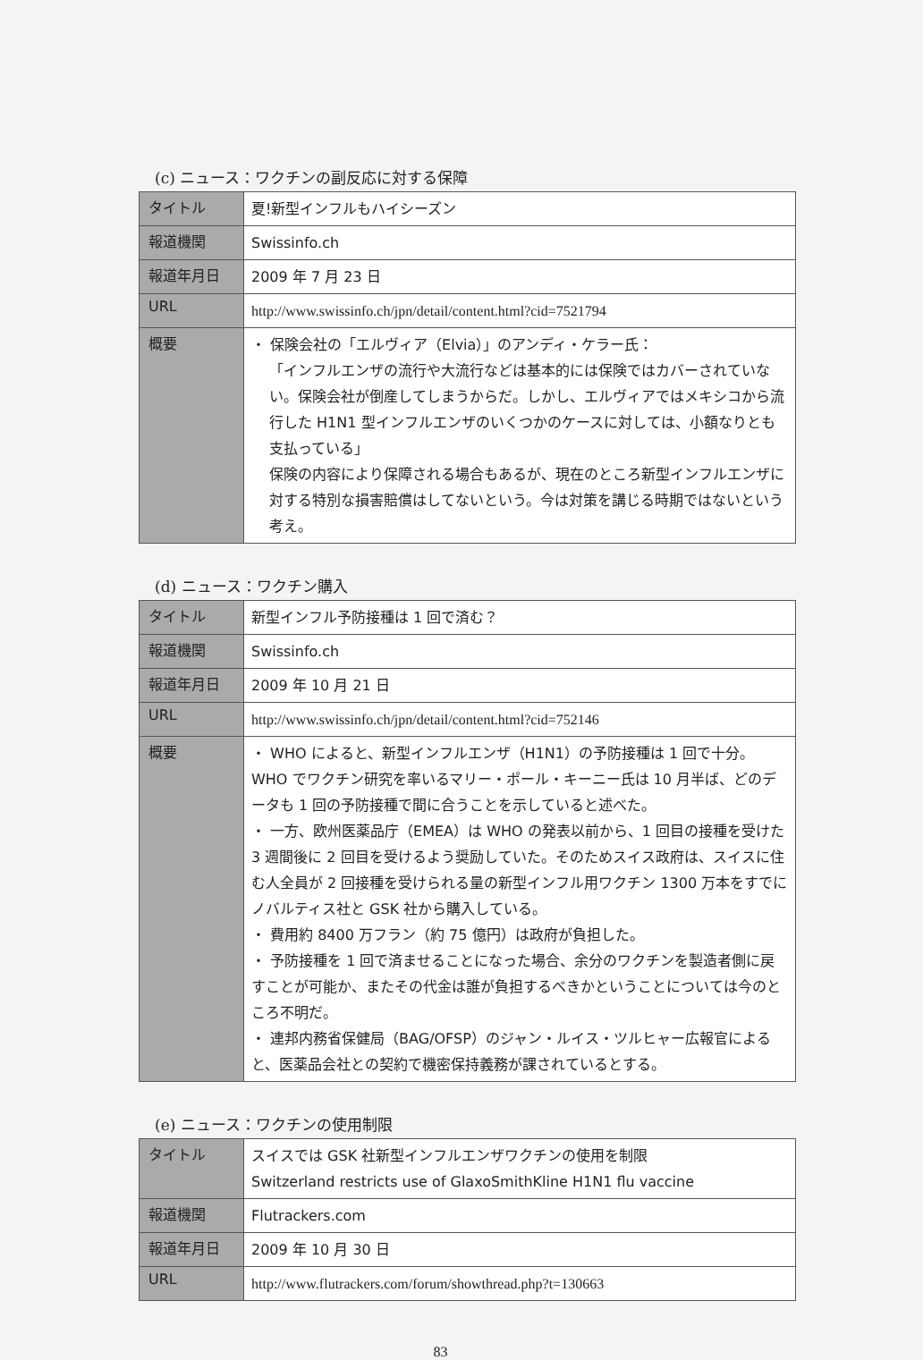(c) ニュース：ワクチンの副反応に対する保障
| タイトル | 夏!新型インフルもハイシーズン |
| 報道機関 | Swissinfo.ch |
| 報道年月日 | 2009 年 7 月 23 日 |
| URL | http://www.swissinfo.ch/jpn/detail/content.html?cid=7521794 |
| 概要 | ・ 保険会社の「エルヴィア（Elvia）」のアンディ・ケラー氏： 「インフルエンザの流行や大流行などは基本的には保険ではカバーされていない。保険会社が倒産してしまうからだ。しかし、エルヴィアではメキシコから流行した H1N1 型インフルエンザのいくつかのケースに対しては、小額なりとも支払っている」 保険の内容により保障される場合もあるが、現在のところ新型インフルエンザに対する特別な損害賠償はしてないという。今は対策を講じる時期ではないという考え。 |
(d) ニュース：ワクチン購入
| タイトル | 新型インフル予防接種は 1 回で済む？ |
| 報道機関 | Swissinfo.ch |
| 報道年月日 | 2009 年 10 月 21 日 |
| URL | http://www.swissinfo.ch/jpn/detail/content.html?cid=752146 |
| 概要 | ・ WHO によると、新型インフルエンザ（H1N1）の予防接種は 1 回で十分。WHO でワクチン研究を率いるマリー・ポール・キーニー氏は 10 月半ば、どのデータも 1 回の予防接種で間に合うことを示していると述べた。 ・ 一方、欧州医薬品庁（EMEA）は WHO の発表以前から、1 回目の接種を受けた 3 週間後に 2 回目を受けるよう奨励していた。そのためスイス政府は、スイスに住む人全員が 2 回接種を受けられる量の新型インフル用ワクチン 1300 万本をすでにノバルティス社と GSK 社から購入している。 ・ 費用約 8400 万フラン（約 75 億円）は政府が負担した。 ・ 予防接種を 1 回で済ませることになった場合、余分のワクチンを製造者側に戻すことが可能か、またその代金は誰が負担するべきかということについては今のところ不明だ。 ・ 連邦内務省保健局（BAG/OFSP）のジャン・ルイス・ツルヒャー広報官によると、医薬品会社との契約で機密保持義務が課されているとする。 |
(e) ニュース：ワクチンの使用制限
| タイトル | スイスでは GSK 社新型インフルエンザワクチンの使用を制限 Switzerland restricts use of GlaxoSmithKline H1N1 flu vaccine |
| 報道機関 | Flutrackers.com |
| 報道年月日 | 2009 年 10 月 30 日 |
| URL | http://www.flutrackers.com/forum/showthread.php?t=130663 |
83